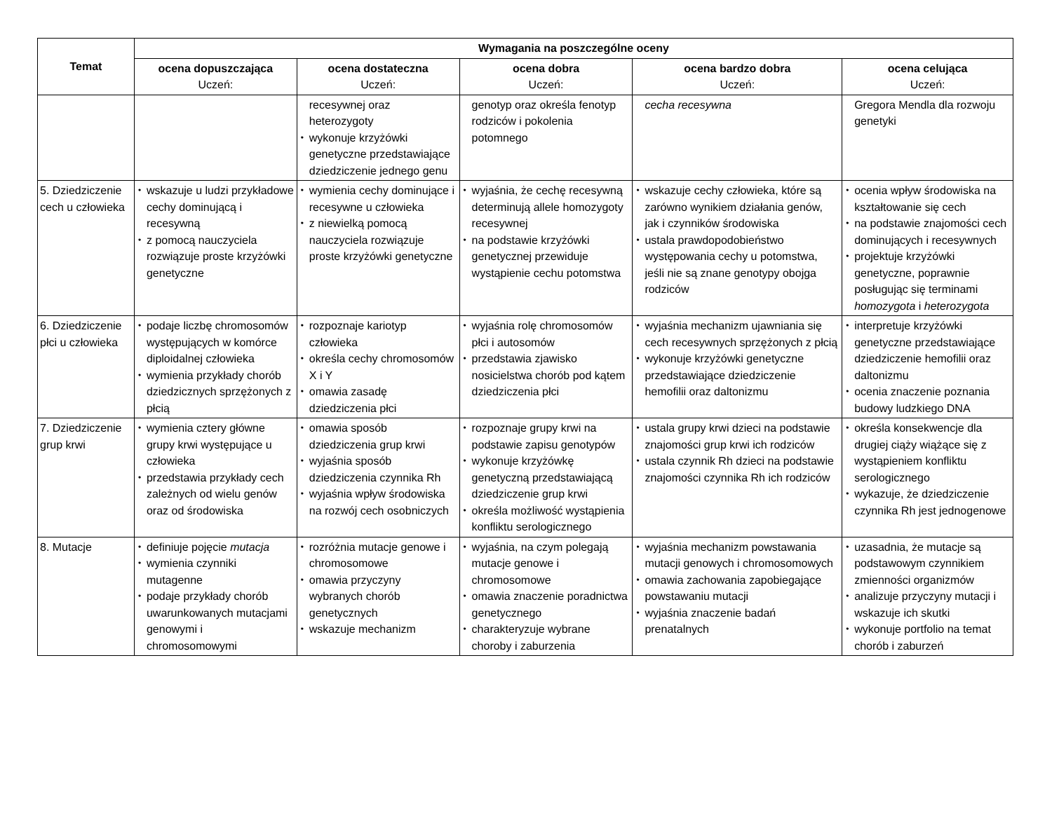| Temat | Wymagania na poszczególne oceny | | | | |
| --- | --- | --- | --- | --- | --- |
| | ocena dopuszczająca Uczeń: | ocena dostateczna Uczeń: | ocena dobra Uczeń: | ocena bardzo dobra Uczeń: | ocena celująca Uczeń: |
| | | recesywnej oraz heterozygoty • wykonuje krzyżówki genetyczne przedstawiające dziedziczenie jednego genu | genotyp oraz określa fenotyp rodziców i pokolenia potomnego | cecha recesywna | Gregora Mendla dla rozwoju genetyki |
| 5. Dziedziczenie cech u człowieka | • wskazuje u ludzi przykładowe cechy dominującą i recesywną • z pomocą nauczyciela rozwiązuje proste krzyżówki genetyczne | • wymienia cechy dominujące i recesywne u człowieka • z niewielką pomocą nauczyciela rozwiązuje proste krzyżówki genetyczne | • wyjaśnia, że cechę recesywną determinują allele homozygoty recesywnej • na podstawie krzyżówki genetycznej przewiduje wystąpienie cechu potomstwa | • wskazuje cechy człowieka, które są zarówno wynikiem działania genów, jak i czynników środowiska • ustala prawdopodobieństwo występowania cechy u potomstwa, jeśli nie są znane genotypy obojga rodziców | • ocenia wpływ środowiska na kształtowanie się cech • na podstawie znajomości cech dominujących i recesywnych • projektuje krzyżówki genetyczne, poprawnie posługując się terminami homozygota i heterozygota |
| 6. Dziedziczenie płci u człowieka | • podaje liczbę chromosomów występujących w komórce diploidalnej człowieka • wymienia przykłady chorób dziedzicznych sprzężonych z płcią | • rozpoznaje kariotyp człowieka • określa cechy chromosomów X i Y • omawia zasadę dziedziczenia płci | • wyjaśnia rolę chromosomów płci i autosomów • przedstawia zjawisko nosicielstwa chorób pod kątem dziedziczenia płci | • wyjaśnia mechanizm ujawniania się cech recesywnych sprzężonych z płcią • wykonuje krzyżówki genetyczne przedstawiające dziedziczenie hemofilii oraz daltonizmu | • interpretuje krzyżówki genetyczne przedstawiające dziedziczenie hemofilii oraz daltonizmu • ocenia znaczenie poznania budowy ludzkiego DNA |
| 7. Dziedziczenie grup krwi | • wymienia cztery główne grupy krwi występujące u człowieka • przedstawia przykłady cech zależnych od wielu genów oraz od środowiska | • omawia sposób dziedziczenia grup krwi • wyjaśnia sposób dziedziczenia czynnika Rh • wyjaśnia wpływ środowiska na rozwój cech osobniczych | • rozpoznaje grupy krwi na podstawie zapisu genotypów • wykonuje krzyżówkę genetyczną przedstawiającą dziedziczenie grup krwi • określa możliwość wystąpienia konfliktu serologicznego | • ustala grupy krwi dzieci na podstawie znajomości grup krwi ich rodziców • ustala czynnik Rh dzieci na podstawie znajomości czynnika Rh ich rodziców | • określa konsekwencje dla drugiej ciąży wiążące się z wystąpieniem konfliktu serologicznego • wykazuje, że dziedziczenie czynnika Rh jest jednogenowe |
| 8. Mutacje | • definiuje pojęcie mutacja • wymienia czynniki mutagenne • podaje przykłady chorób uwarunkowanych mutacjami genowymi i chromosomowymi | • rozróżnia mutacje genowe i chromosomowe • omawia przyczyny wybranych chorób genetycznych • wskazuje mechanizm | • wyjaśnia, na czym polegają mutacje genowe i chromosomowe • omawia znaczenie poradnictwa genetycznego • charakteryzuje wybrane choroby i zaburzenia | • wyjaśnia mechanizm powstawania mutacji genowych i chromosomowych • omawia zachowania zapobiegające powstawaniu mutacji • wyjaśnia znaczenie badań prenatalnych | • uzasadnia, że mutacje są podstawowym czynnikiem zmienności organizmów • analizuje przyczyny mutacji i wskazuje ich skutki • wykonuje portfolio na temat chorób i zaburzeń |